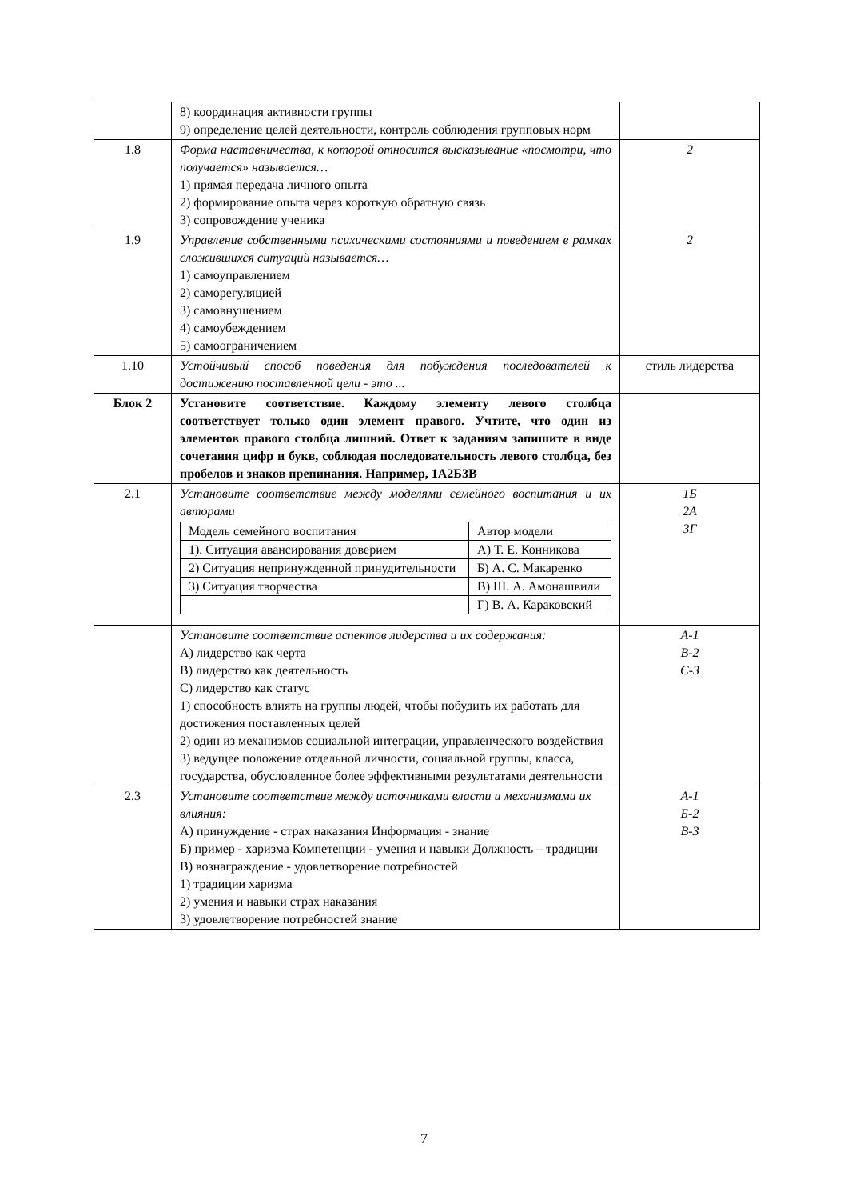| | 8) координация активности группы 9) определение целей деятельности, контроль соблюдения групповых норм | |
| 1.8 | Форма наставничества, к которой относится высказывание «посмотри, что получается» называется… 1) прямая передача личного опыта 2) формирование опыта через короткую обратную связь 3) сопровождение ученика | 2 |
| 1.9 | Управление собственными психическими состояниями и поведением в рамках сложившихся ситуаций называется… 1) самоуправлением 2) саморегуляцией 3) самовнушением 4) самоубеждением 5) самоограничением | 2 |
| 1.10 | Устойчивый способ поведения для побуждения последователей к достижению поставленной цели - это ... | стиль лидерства |
| Блок 2 | Установите соответствие. Каждому элементу левого столбца соответствует только один элемент правого. Учтите, что один из элементов правого столбца лишний. Ответ к заданиям запишите в виде сочетания цифр и букв, соблюдая последовательность левого столбца, без пробелов и знаков препинания. Например, 1А2Б3В | |
| 2.1 | Установите соответствие между моделями семейного воспитания и их авторами / Модель семейного воспитания / Автор модели / / 1). Ситуация авансирования доверием / А) Т. Е. Конникова / / 2) Ситуация непринужденной принудительности / Б) А. С. Макаренко / / 3) Ситуация творчества / В) Ш. А. Амонашвили / / / Г) В. А. Караковский / | 1Б 2А 3Г |
| | Установите соответствие аспектов лидерства и их содержания: А) лидерство как черта В) лидерство как деятельность С) лидерство как статус 1) способность влиять на группы людей, чтобы побудить их работать для достижения поставленных целей 2) один из механизмов социальной интеграции, управленческого воздействия 3) ведущее положение отдельной личности, социальной группы, класса, государства, обусловленное более эффективными результатами деятельности | А-1 В-2 С-3 |
| 2.3 | Установите соответствие между источниками власти и механизмами их влияния: А) принуждение - страх наказания Информация - знание Б) пример - харизма Компетенции - умения и навыки Должность – традиции В) вознаграждение - удовлетворение потребностей 1) традиции харизма 2) умения и навыки страх наказания 3) удовлетворение потребностей знание | А-1 Б-2 В-3 |
7